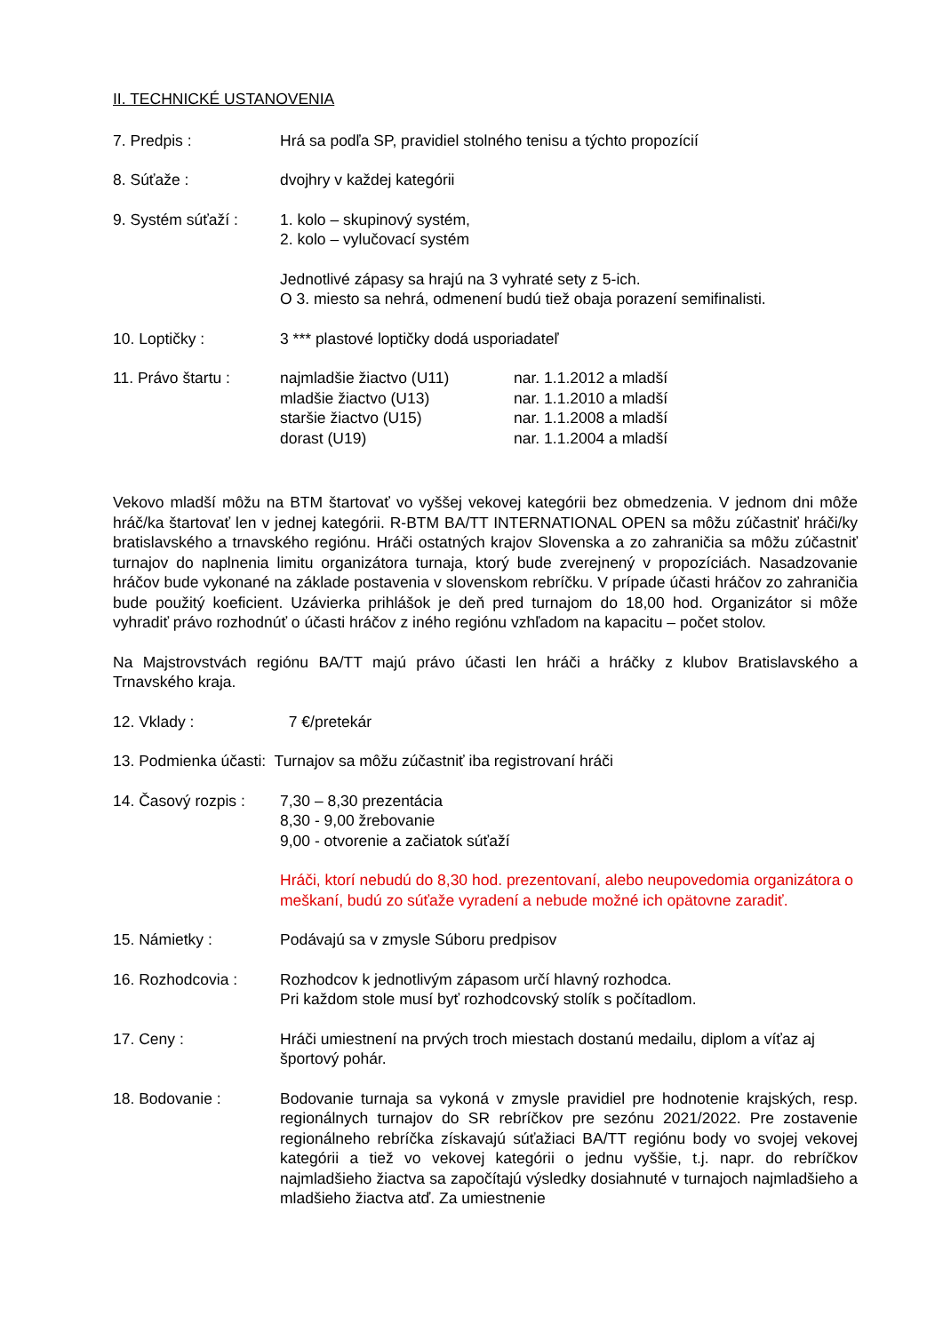II. TECHNICKÉ USTANOVENIA
7. Predpis : Hrá sa podľa SP, pravidiel stolného tenisu a týchto propozícií
8. Súťaže : dvojhry v každej kategórii
9. Systém súťaží :
1. kolo – skupinový systém,
2. kolo – vylučovací systém
Jednotlivé zápasy sa hrajú na 3 vyhraté sety z 5-ich.
O 3. miesto sa nehrá, odmenení budú tiež obaja porazení semifinalisti.
10. Loptičky : 3 *** plastové loptičky dodá usporiadateľ
11. Právo štartu :
najmladšie žiactvo (U11) nar. 1.1.2012 a mladší
mladšie žiactvo (U13) nar. 1.1.2010 a mladší
staršie žiactvo (U15) nar. 1.1.2008 a mladší
dorast (U19) nar. 1.1.2004 a mladší
Vekovo mladší môžu na BTM štartovať vo vyššej vekovej kategórii bez obmedzenia. V jednom dni môže hráč/ka štartovať len v jednej kategórii. R-BTM BA/TT INTERNATIONAL OPEN sa môžu zúčastniť hráči/ky bratislavského a trnavského regiónu. Hráči ostatných krajov Slovenska a zo zahraničia sa môžu zúčastniť turnajov do naplnenia limitu organizátora turnaja, ktorý bude zverejnený v propozíciách. Nasadzovanie hráčov bude vykonané na základe postavenia v slovenskom rebríčku. V prípade účasti hráčov zo zahraničia bude použitý koeficient. Uzávierka prihlášok je deň pred turnajom do 18,00 hod. Organizátor si môže vyhradiť právo rozhodnúť o účasti hráčov z iného regiónu vzhľadom na kapacitu – počet stolov.
Na Majstrovstvách regiónu BA/TT majú právo účasti len hráči a hráčky z klubov Bratislavského a Trnavského kraja.
12. Vklady : 7 €/pretekár
13. Podmienka účasti: Turnajov sa môžu zúčastniť iba registrovaní hráči
14. Časový rozpis :
7,30 – 8,30 prezentácia
8,30 - 9,00 žrebovanie
9,00 - otvorenie a začiatok súťaží
Hráči, ktorí nebudú do 8,30 hod. prezentovaní, alebo neupovedomia organizátora o meškaní, budú zo súťaže vyradení a nebude možné ich opätovne zaradiť.
15. Námietky : Podávajú sa v zmysle Súboru predpisov
16. Rozhodcovia : Rozhodcov k jednotlivým zápasom určí hlavný rozhodca.
Pri každom stole musí byť rozhodcovský stolík s počítadlom.
17. Ceny : Hráči umiestnení na prvých troch miestach dostanú medailu, diplom a víťaz aj športový pohár.
18. Bodovanie : Bodovanie turnaja sa vykoná v zmysle pravidiel pre hodnotenie krajských, resp. regionálnych turnajov do SR rebríčkov pre sezónu 2021/2022. Pre zostavenie regionálneho rebríčka získavajú súťažiaci BA/TT regiónu body vo svojej vekovej kategórii a tiež vo vekovej kategórii o jednu vyššie, t.j. napr. do rebríčkov najmladšieho žiactva sa započítajú výsledky dosiahnuté v turnajoch najmladšieho a mladšieho žiactva atď. Za umiestnenie